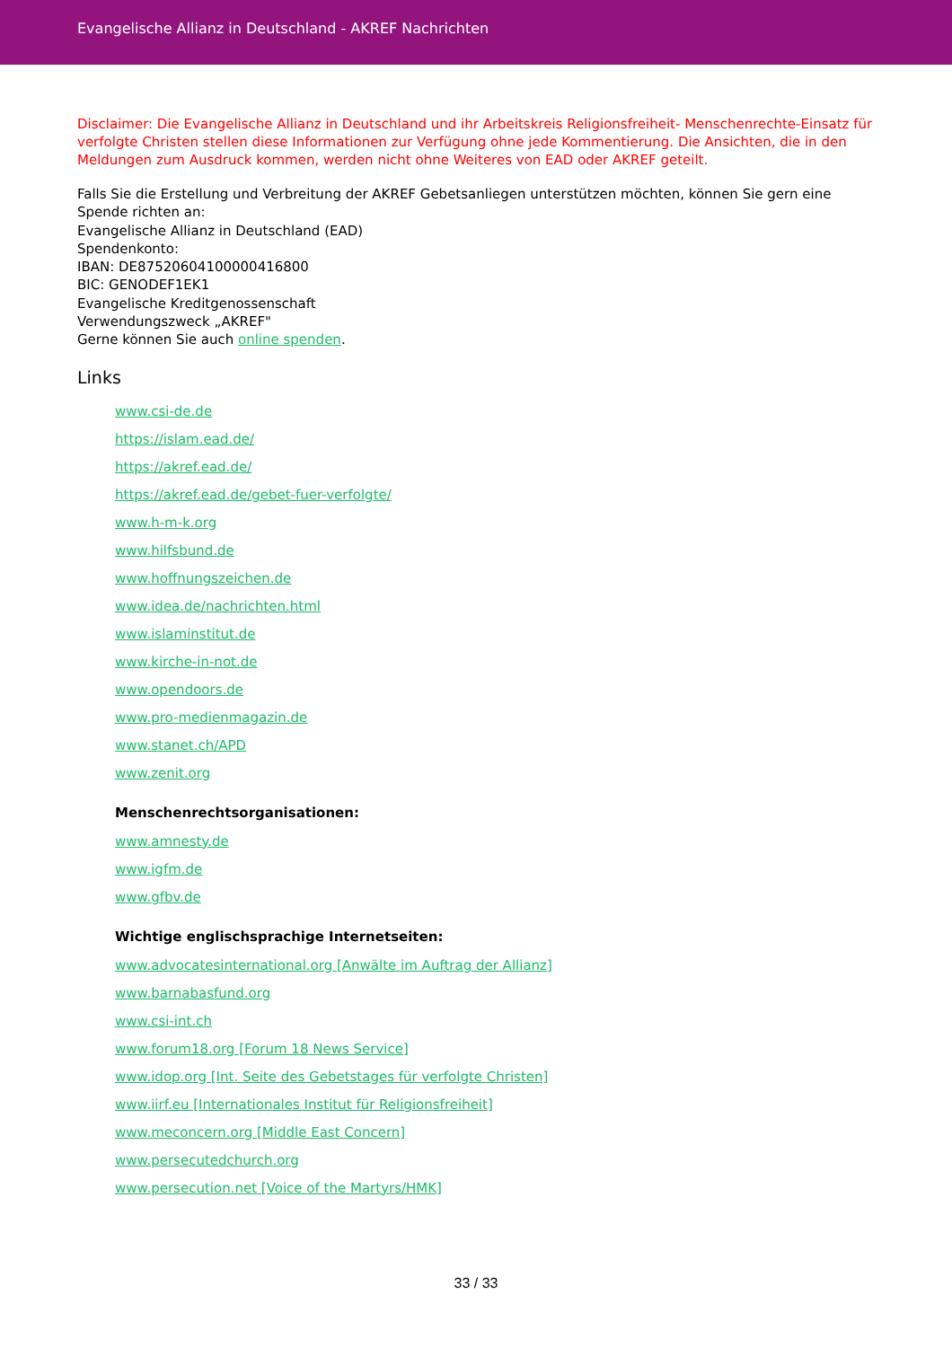Evangelische Allianz in Deutschland - AKREF Nachrichten
Disclaimer: Die Evangelische Allianz in Deutschland und ihr Arbeitskreis Religionsfreiheit- Menschenrechte-Einsatz für verfolgte Christen stellen diese Informationen zur Verfügung ohne jede Kommentierung. Die Ansichten, die in den Meldungen zum Ausdruck kommen, werden nicht ohne Weiteres von EAD oder AKREF geteilt.
Falls Sie die Erstellung und Verbreitung der AKREF Gebetsanliegen unterstützen möchten, können Sie gern eine Spende richten an:
Evangelische Allianz in Deutschland (EAD)
Spendenkonto:
IBAN: DE87520604100000416800
BIC: GENODEF1EK1
Evangelische Kreditgenossenschaft
Verwendungszweck „AKREF"
Gerne können Sie auch online spenden.
Links
www.csi-de.de
https://islam.ead.de/
https://akref.ead.de/
https://akref.ead.de/gebet-fuer-verfolgte/
www.h-m-k.org
www.hilfsbund.de
www.hoffnungszeichen.de
www.idea.de/nachrichten.html
www.islaminstitut.de
www.kirche-in-not.de
www.opendoors.de
www.pro-medienmagazin.de
www.stanet.ch/APD
www.zenit.org
Menschenrechtsorganisationen:
www.amnesty.de
www.igfm.de
www.gfbv.de
Wichtige englischsprachige Internetseiten:
www.advocatesinternational.org [Anwälte im Auftrag der Allianz]
www.barnabasfund.org
www.csi-int.ch
www.forum18.org [Forum 18 News Service]
www.idop.org [Int. Seite des Gebetstages für verfolgte Christen]
www.iirf.eu [Internationales Institut für Religionsfreiheit]
www.meconcern.org [Middle East Concern]
www.persecutedchurch.org
www.persecution.net [Voice of the Martyrs/HMK]
33 / 33